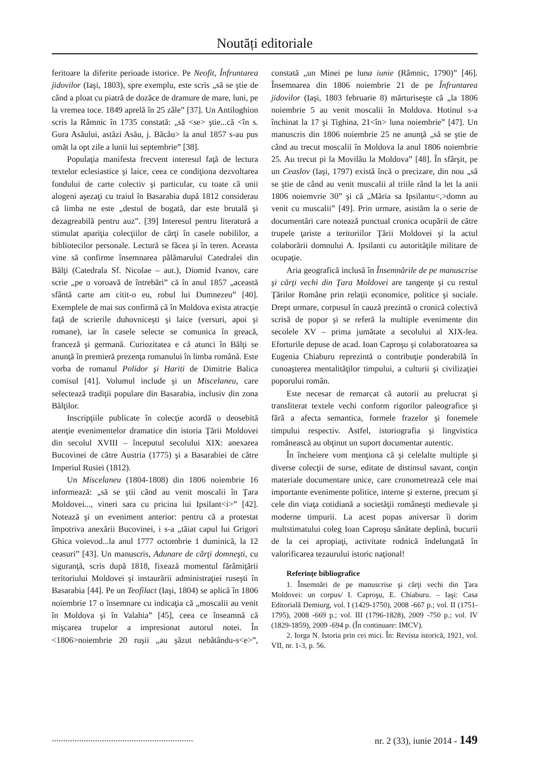Noutăți editoriale
feritoare la diferite perioade istorice. Pe Neofit, Înfruntarea jidovilor (Iaşi, 1803), spre exemplu, este scris „să se ştie de când a ploat cu piatră de dozăce de dramure de mare, luni, pe la vremea toce. 1849 aprelă în 25 zâle” [37]. Un Antiloghion scris la Râmnic în 1735 constată: „să <se> ştie...că <în s. Gura Asăului, astăzi Asău, j. Băcău> la anul 1857 s-au pus omăt la opt zile a lunii lui septembrie” [38].
Populaţia manifesta frecvent interesul faţă de lectura textelor eclesiastice şi laice, ceea ce condiţiona dezvoltarea fondului de carte colectiv şi particular, cu toate că unii alogeni aşezaţi cu traiul în Basarabia după 1812 considerau că limba ne este „destul de bogată, dar este brutală şi dezagreabilă pentru auz”. [39] Interesul pentru literatură a stimulat apariţia colecţiilor de cărţi în casele nobililor, a bibliotecilor personale. Lectură se făcea şi în teren. Aceasta vine să confirme însemnarea pălămarului Catedralei din Bălţi (Catedrala Sf. Nicolae – aut.), Diomid Ivanov, care scrie „pe o voroavă de întrebări” că în anul 1857 „această sfântă carte am citit-o eu, robul lui Dumnezeu” [40]. Exemplele de mai sus confirmă că în Moldova exista atracţie faţă de scrierile duhovniceşti şi laice (versuri, apoi şi romane), iar în casele selecte se comunica în greacă, franceză şi germană. Curiozitatea e că atunci în Bălţi se anunţă în premieră prezenţa romanului în limba română. Este vorba de romanul Polidor şi Hariti de Dimitrie Balica comisul [41]. Volumul include şi un Miscelaneu, care selectează tradiţii populare din Basarabia, inclusiv din zona Bălţilor.
Inscripţiile publicate în colecţie acordă o deosebită atenţie evenimentelor dramatice din istoria Ţării Moldovei din secolul XVIII – începutul secolului XIX: anexarea Bucovinei de către Austria (1775) şi a Basarabiei de către Imperiul Rusiei (1812).
Un Miscelaneu (1804-1808) din 1806 noiembrie 16 informează: „să se ştii când au venit moscalii în Ţara Moldovei..., vineri sara cu pricina lui Ipsilant<i>” [42]. Notează şi un eveniment anterior: pentru că a protestat împotriva anexării Bucovinei, i s-a „tăiat capul lui Grigori Ghica voievod...la anul 1777 octombrie 1 duminică, la 12 ceasuri” [43]. Un manuscris, Adunare de cărţi domneşti, cu siguranţă, scris după 1818, fixează momentul fărâmiţării teritoriului Moldovei şi instaurării administraţiei ruseşti în Basarabia [44]. Pe un Teofilact (Iaşi, 1804) se aplică în 1806 noiembrie 17 o însemnare cu indicaţia că „moscalii au venit în Moldova şi în Valahia” [45], ceea ce înseamnă că mişcarea trupelor a impresionat autorul notei. În <1806>noiembrie 20 ruşii „au şăzut nebătându-s<e>”, constată „un Minei pe luna iunie (Râmnic, 1790)” [46]. Însemnarea din 1806 noiembrie 21 de pe Înfruntarea jidovilor (Iaşi, 1803 februarie 8) mărturiseşte că „la 1806 noiembrie 5 au venit moscalii în Moldova. Hotinul s-a închinat la 17 şi Tighina, 21<în> luna noiembrie” [47]. Un manuscris din 1806 noiembrie 25 ne anunţă „să se ştie de când au trecut moscalii în Moldova la anul 1806 noiembrie 25. Au trecut pi la Movilău la Moldova” [48]. În sfârşit, pe un Ceaslov (Iaşi, 1797) există încă o precizare, din nou „să se ştie de când au venit muscalii al triile rând la let la anii 1806 noiemvrie 30” şi că „Măria sa Ipsilantu<,>domn au venit cu muscalii” [49]. Prin urmare, asistăm la o serie de documentări care notează punctual cronica ocupării de către trupele ţariste a teritoriilor Ţării Moldovei şi la actul colaborării domnului A. Ipsilanti cu autorităţile militare de ocupaţie.
Aria geografică inclusă în Însemnările de pe manuscrise şi cărţi vechi din Ţara Moldovei are tangenţe şi cu restul Ţărilor Române prin relaţii economice, politice şi sociale. Drept urmare, corpusul în cauză prezintă o cronică colectivă scrisă de popor şi se referă la multiple evenimente din secolele XV – prima jumătate a secolului al XIX-lea. Eforturile depuse de acad. Ioan Caproşu şi colaboratoarea sa Eugenia Chiaburu reprezintă o contribuţie ponderabilă în cunoaşterea mentalităţilor timpului, a culturii şi civilizaţiei poporului român.
Este necesar de remarcat că autorii au prelucrat şi transliterat textele vechi conform rigorilor paleografice şi fără a afecta semantica, formele frazelor şi fonemele timpului respectiv. Astfel, istoriografia şi lingvistica românească au obţinut un suport documentar autentic.
În încheiere vom menţiona că şi celelalte multiple şi diverse colecţii de surse, editate de distinsul savant, conţin materiale documentare unice, care cronometrează cele mai importante evenimente politice, interne şi externe, precum şi cele din viaţa cotidiană a societăţii româneşti medievale şi moderne timpurii. La acest popas aniversar îi dorim multstimatului coleg Ioan Caproşu sănătate deplină, bucurii de la cei apropiaţi, activitate rodnică îndelungată în valorificarea tezaurului istoric naţional!
Referinţe bibliografice
1. Însemnări de pe manuscrise şi cărţi vechi din Ţara Moldovei: un corpus/ I. Caproşu, E. Chiaburu. – Iaşi: Casa Editorială Demiurg, vol. I (1429-1750), 2008 -667 p.; vol. II (1751-1795), 2008 -669 p.; vol. III (1796-1828), 2009 -750 p.; vol. IV (1829-1859), 2009 -694 p. (În continuare: IMCV).
2. Iorga N. Istoria prin cei mici. În: Revista istorică, 1921, vol. VII, nr. 1-3, p. 56.
.............................................................. nr. 2 (33), iunie 2014 - 149